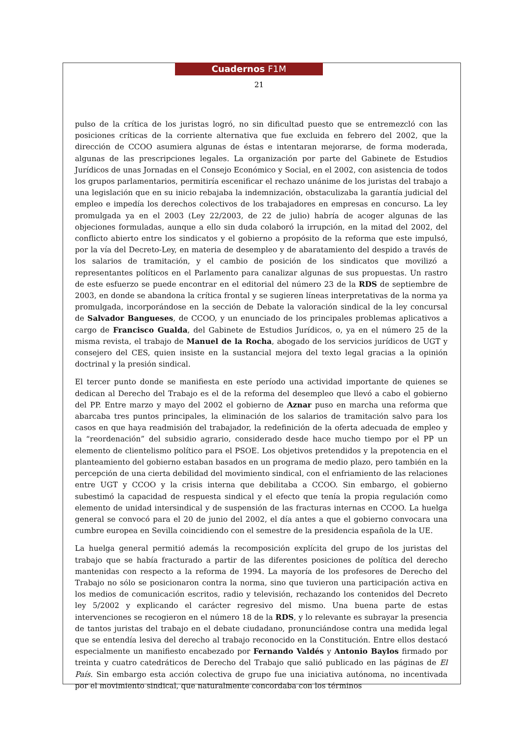Cuadernos F1M
21
pulso de la crítica de los juristas logró, no sin dificultad puesto que se entremezcló con las posiciones críticas de la corriente alternativa que fue excluida en febrero del 2002, que la dirección de CCOO asumiera algunas de éstas e intentaran mejorarse, de forma moderada, algunas de las prescripciones legales. La organización por parte del Gabinete de Estudios Jurídicos de unas Jornadas en el Consejo Económico y Social, en el 2002, con asistencia de todos los grupos parlamentarios, permitiría escenificar el rechazo unánime de los juristas del trabajo a una legislación que en su inicio rebajaba la indemnización, obstaculizaba la garantía judicial del empleo e impedía los derechos colectivos de los trabajadores en empresas en concurso. La ley promulgada ya en el 2003 (Ley 22/2003, de 22 de julio) habría de acoger algunas de las objeciones formuladas, aunque a ello sin duda colaboró la irrupción, en la mitad del 2002, del conflicto abierto entre los sindicatos y el gobierno a propósito de la reforma que este impulsó, por la vía del Decreto-Ley, en materia de desempleo y de abaratamiento del despido a través de los salarios de tramitación, y el cambio de posición de los sindicatos que movilizó a representantes políticos en el Parlamento para canalizar algunas de sus propuestas. Un rastro de este esfuerzo se puede encontrar en el editorial del número 23 de la RDS de septiembre de 2003, en donde se abandona la crítica frontal y se sugieren líneas interpretativas de la norma ya promulgada, incorporándose en la sección de Debate la valoración sindical de la ley concursal de Salvador Bangueses, de CCOO, y un enunciado de los principales problemas aplicativos a cargo de Francisco Gualda, del Gabinete de Estudios Jurídicos, o, ya en el número 25 de la misma revista, el trabajo de Manuel de la Rocha, abogado de los servicios jurídicos de UGT y consejero del CES, quien insiste en la sustancial mejora del texto legal gracias a la opinión doctrinal y la presión sindical.
El tercer punto donde se manifiesta en este período una actividad importante de quienes se dedican al Derecho del Trabajo es el de la reforma del desempleo que llevó a cabo el gobierno del PP. Entre marzo y mayo del 2002 el gobierno de Aznar puso en marcha una reforma que abarcaba tres puntos principales, la eliminación de los salarios de tramitación salvo para los casos en que haya readmisión del trabajador, la redefinición de la oferta adecuada de empleo y la “reordenación” del subsidio agrario, considerado desde hace mucho tiempo por el PP un elemento de clientelismo político para el PSOE. Los objetivos pretendidos y la prepotencia en el planteamiento del gobierno estaban basados en un programa de medio plazo, pero también en la percepción de una cierta debilidad del movimiento sindical, con el enfriamiento de las relaciones entre UGT y CCOO y la crisis interna que debilitaba a CCOO. Sin embargo, el gobierno subestimó la capacidad de respuesta sindical y el efecto que tenía la propia regulación como elemento de unidad intersindical y de suspensión de las fracturas internas en CCOO. La huelga general se convocó para el 20 de junio del 2002, el día antes a que el gobierno convocara una cumbre europea en Sevilla coincidiendo con el semestre de la presidencia española de la UE.
La huelga general permitió además la recomposición explícita del grupo de los juristas del trabajo que se había fracturado a partir de las diferentes posiciones de política del derecho mantenidas con respecto a la reforma de 1994. La mayoría de los profesores de Derecho del Trabajo no sólo se posicionaron contra la norma, sino que tuvieron una participación activa en los medios de comunicación escritos, radio y televisión, rechazando los contenidos del Decreto ley 5/2002 y explicando el carácter regresivo del mismo. Una buena parte de estas intervenciones se recogieron en el número 18 de la RDS, y lo relevante es subrayar la presencia de tantos juristas del trabajo en el debate ciudadano, pronunciándose contra una medida legal que se entendía lesiva del derecho al trabajo reconocido en la Constitución. Entre ellos destacó especialmente un manifiesto encabezado por Fernando Valdés y Antonio Baylos firmado por treinta y cuatro catedráticos de Derecho del Trabajo que salió publicado en las páginas de El País. Sin embargo esta acción colectiva de grupo fue una iniciativa autónoma, no incentivada por el movimiento sindical, que naturalmente concordaba con los términos